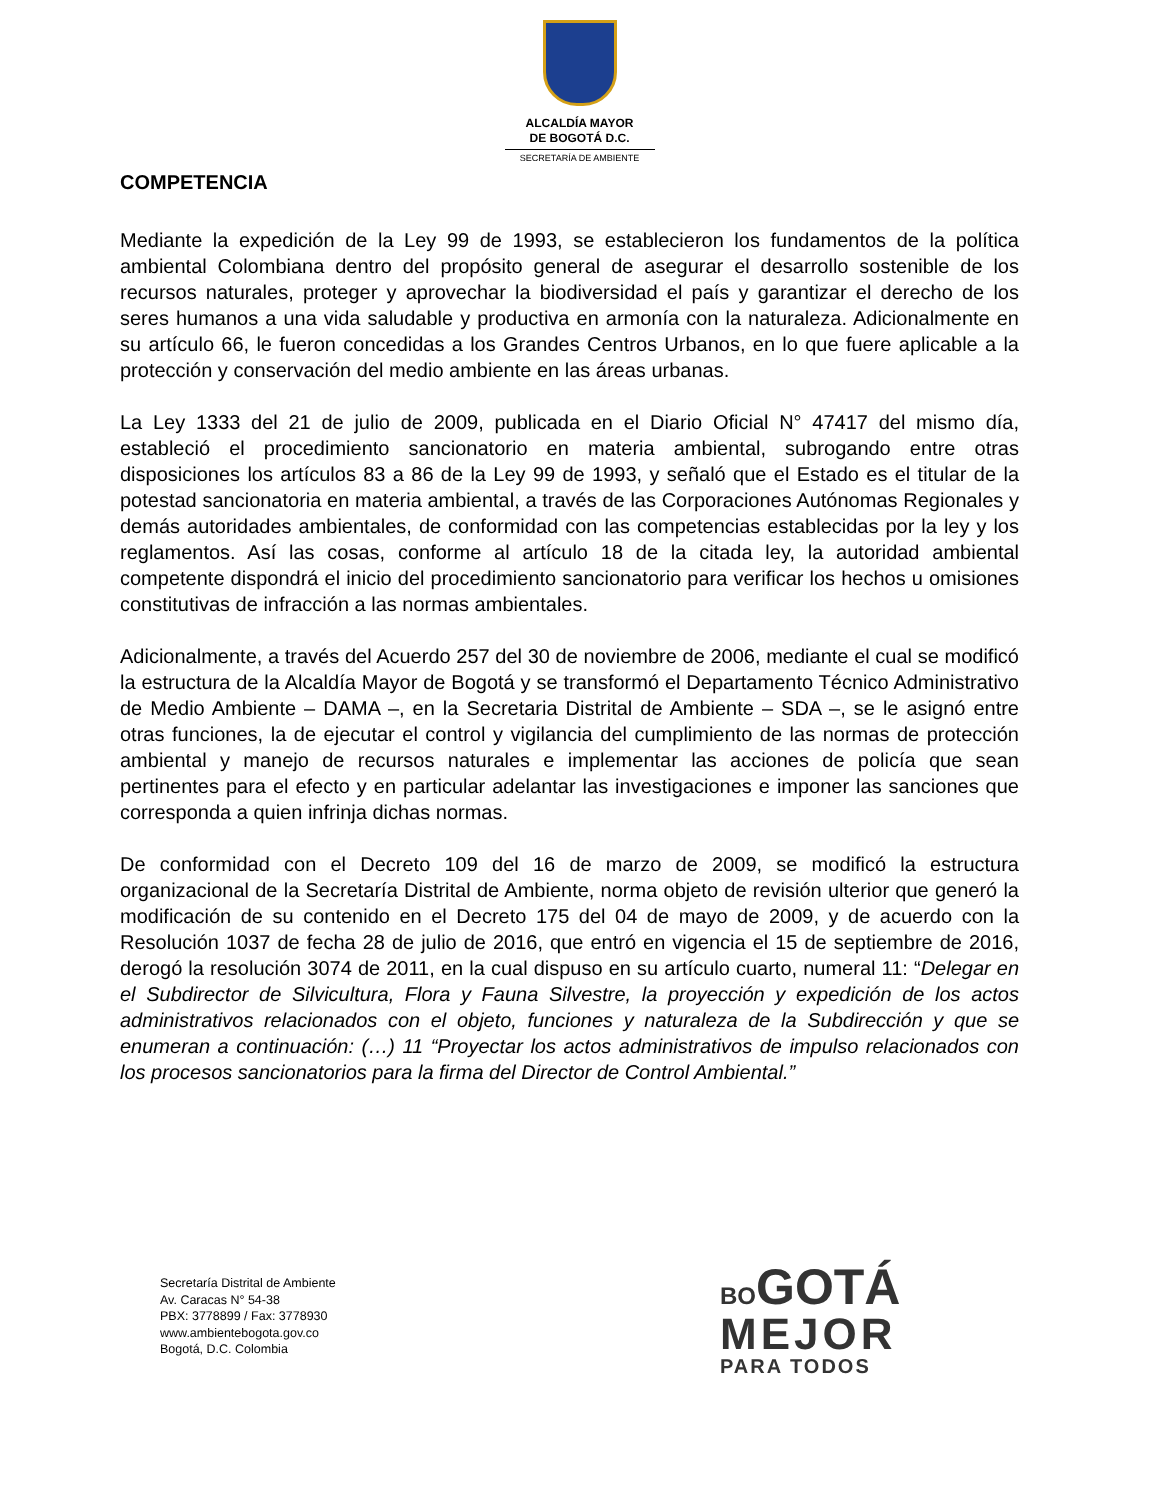ALCALDÍA MAYOR
DE BOGOTÁ D.C.
SECRETARÍA DE AMBIENTE
COMPETENCIA
Mediante la expedición de la Ley 99 de 1993, se establecieron los fundamentos de la política ambiental Colombiana dentro del propósito general de asegurar el desarrollo sostenible de los recursos naturales, proteger y aprovechar la biodiversidad el país y garantizar el derecho de los seres humanos a una vida saludable y productiva en armonía con la naturaleza. Adicionalmente en su artículo 66, le fueron concedidas a los Grandes Centros Urbanos, en lo que fuere aplicable a la protección y conservación del medio ambiente en las áreas urbanas.
La Ley 1333 del 21 de julio de 2009, publicada en el Diario Oficial N° 47417 del mismo día, estableció el procedimiento sancionatorio en materia ambiental, subrogando entre otras disposiciones los artículos 83 a 86 de la Ley 99 de 1993, y señaló que el Estado es el titular de la potestad sancionatoria en materia ambiental, a través de las Corporaciones Autónomas Regionales y demás autoridades ambientales, de conformidad con las competencias establecidas por la ley y los reglamentos. Así las cosas, conforme al artículo 18 de la citada ley, la autoridad ambiental competente dispondrá el inicio del procedimiento sancionatorio para verificar los hechos u omisiones constitutivas de infracción a las normas ambientales.
Adicionalmente, a través del Acuerdo 257 del 30 de noviembre de 2006, mediante el cual se modificó la estructura de la Alcaldía Mayor de Bogotá y se transformó el Departamento Técnico Administrativo de Medio Ambiente – DAMA –, en la Secretaria Distrital de Ambiente – SDA –, se le asignó entre otras funciones, la de ejecutar el control y vigilancia del cumplimiento de las normas de protección ambiental y manejo de recursos naturales e implementar las acciones de policía que sean pertinentes para el efecto y en particular adelantar las investigaciones e imponer las sanciones que corresponda a quien infrinja dichas normas.
De conformidad con el Decreto 109 del 16 de marzo de 2009, se modificó la estructura organizacional de la Secretaría Distrital de Ambiente, norma objeto de revisión ulterior que generó la modificación de su contenido en el Decreto 175 del 04 de mayo de 2009, y de acuerdo con la Resolución 1037 de fecha 28 de julio de 2016, que entró en vigencia el 15 de septiembre de 2016, derogó la resolución 3074 de 2011, en la cual dispuso en su artículo cuarto, numeral 11: “Delegar en el Subdirector de Silvicultura, Flora y Fauna Silvestre, la proyección y expedición de los actos administrativos relacionados con el objeto, funciones y naturaleza de la Subdirección y que se enumeran a continuación: (…) 11 “Proyectar los actos administrativos de impulso relacionados con los procesos sancionatorios para la firma del Director de Control Ambiental.”
Secretaría Distrital de Ambiente
Av. Caracas N° 54-38
PBX: 3778899 / Fax: 3778930
www.ambientebogota.gov.co
Bogotá, D.C. Colombia
BO GOTÁ
MEJOR
PARA TODOS